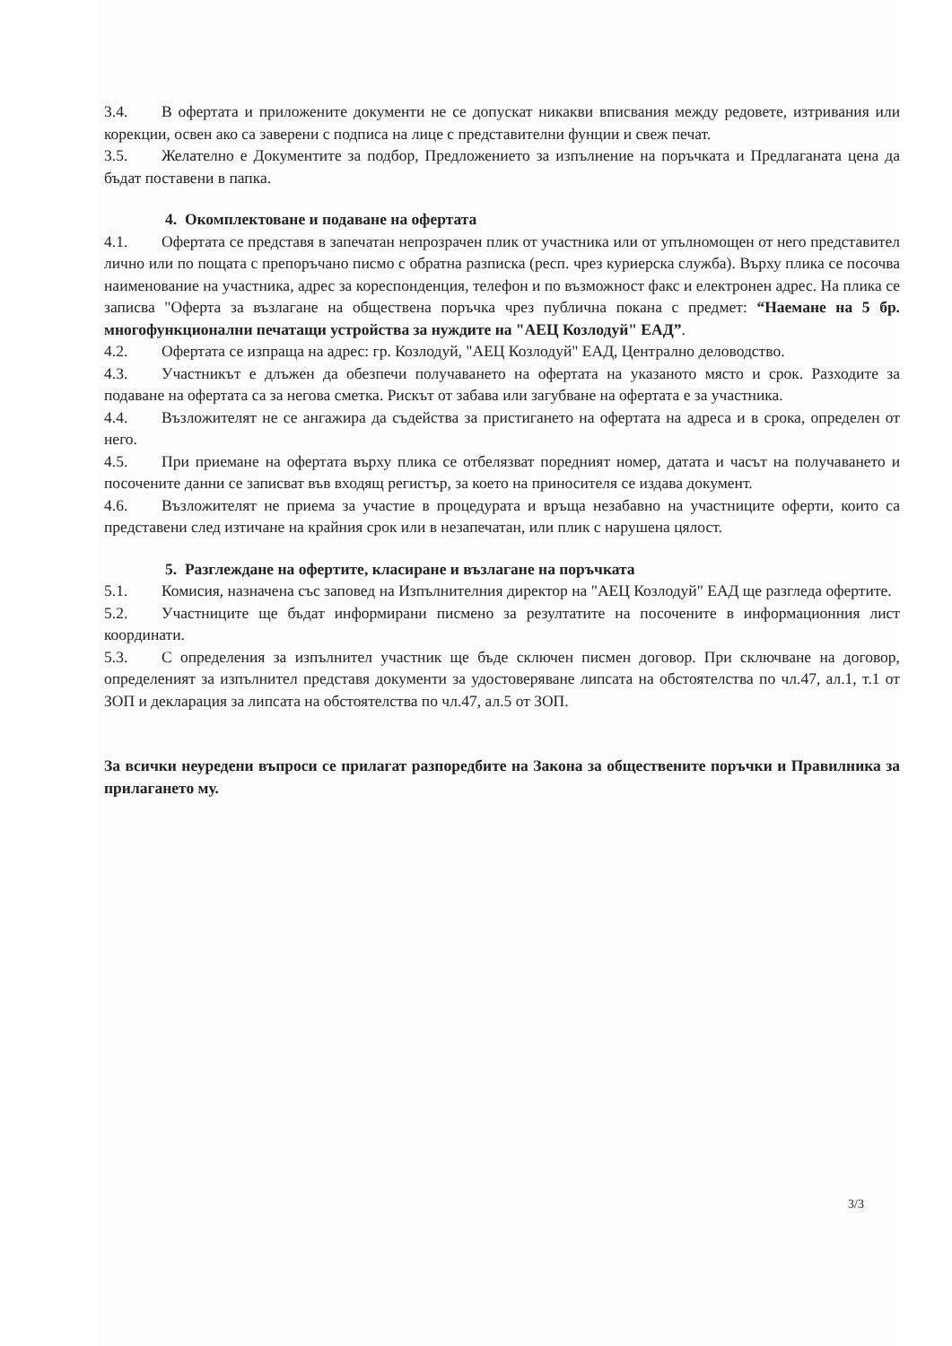3.4. В офертата и приложените документи не се допускат никакви вписвания между редовете, изтривания или корекции, освен ако са заверени с подписа на лице с представителни фунции и свеж печат.
3.5. Желателно е Документите за подбор, Предложението за изпълнение на поръчката и Предлаганата цена да бъдат поставени в папка.
4. Окомплектоване и подаване на офертата
4.1. Офертата се представя в запечатан непрозрачен плик от участника или от упълномощен от него представител лично или по пощата с препоръчано писмо с обратна разписка (респ. чрез куриерска служба). Върху плика се посочва наименование на участника, адрес за кореспонденция, телефон и по възможност факс и електронен адрес. На плика се записва "Оферта за възлагане на обществена поръчка чрез публична покана с предмет: “Наемане на 5 бр. многофункционални печатащи устройства за нуждите на "АЕЦ Козлодуй" ЕАД”.
4.2. Офертата се изпраща на адрес: гр. Козлодуй, "АЕЦ Козлодуй" ЕАД, Централно деловодство.
4.3. Участникът е длъжен да обезпечи получаването на офертата на указаното място и срок. Разходите за подаване на офертата са за негова сметка. Рискът от забава или загубване на офертата е за участника.
4.4. Възложителят не се ангажира да съдейства за пристигането на офертата на адреса и в срока, определен от него.
4.5. При приемане на офертата върху плика се отбелязват поредният номер, датата и часът на получаването и посочените данни се записват във входящ регистър, за което на приносителя се издава документ.
4.6. Възложителят не приема за участие в процедурата и връща незабавно на участниците оферти, които са представени след изтичане на крайния срок или в незапечатан, или плик с нарушена цялост.
5. Разглеждане на офертите, класиране и възлагане на поръчката
5.1. Комисия, назначена със заповед на Изпълнителния директор на "АЕЦ Козлодуй" ЕАД ще разгледа офертите.
5.2. Участниците ще бъдат информирани писмено за резултатите на посочените в информационния лист координати.
5.3. С определения за изпълнител участник ще бъде сключен писмен договор. При сключване на договор, определеният за изпълнител представя документи за удостоверяване липсата на обстоятелства по чл.47, ал.1, т.1 от ЗОП и декларация за липсата на обстоятелства по чл.47, ал.5 от ЗОП.
За всички неуредени въпроси се прилагат разпоредбите на Закона за обществените поръчки и Правилника за прилагането му.
3/3